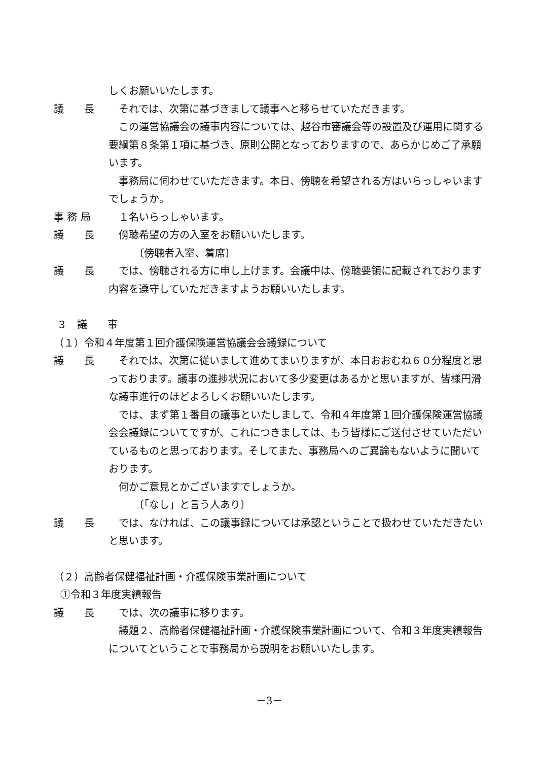しくお願いいたします。
議　　長 それでは、次第に基づきまして議事へと移らせていただきます。
この運営協議会の議事内容については、越谷市審議会等の設置及び運用に関する要綱第８条第１項に基づき、原則公開となっておりますので、あらかじめご了承願います。
事務局に伺わせていただきます。本日、傍聴を希望される方はいらっしゃいますでしょうか。
事 務 局 １名いらっしゃいます。
議　　長 傍聴希望の方の入室をお願いいたします。
〔傍聴者入室、着席〕
議　　長 では、傍聴される方に申し上げます。会議中は、傍聴要領に記載されております内容を遵守していただきますようお願いいたします。
３　議　　事
（１）令和４年度第１回介護保険運営協議会会議録について
議　　長 それでは、次第に従いまして進めてまいりますが、本日おおむね６０分程度と思っております。議事の進捗状況において多少変更はあるかと思いますが、皆様円滑な議事進行のほどよろしくお願いいたします。
では、まず第１番目の議事といたしまして、令和４年度第１回介護保険運営協議会会議録についてですが、これにつきましては、もう皆様にご送付させていただいているものと思っております。そしてまた、事務局へのご異論もないように聞いております。
何かご意見とかございますでしょうか。
〔「なし」と言う人あり〕
議　　長 では、なければ、この議事録については承認ということで扱わせていただきたいと思います。
（２）高齢者保健福祉計画・介護保険事業計画について
①令和３年度実績報告
議　　長 では、次の議事に移ります。
議題２、高齢者保健福祉計画・介護保険事業計画について、令和３年度実績報告についてということで事務局から説明をお願いいたします。
－3－